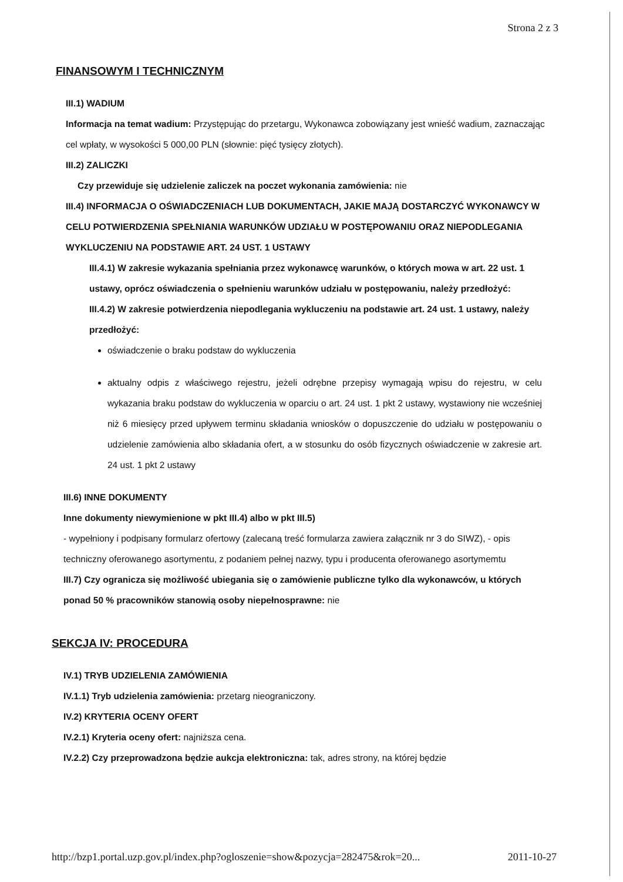Strona 2 z 3
FINANSOWYM I TECHNICZNYM
III.1) WADIUM
Informacja na temat wadium: Przystępując do przetargu, Wykonawca zobowiązany jest wnieść wadium, zaznaczając cel wpłaty, w wysokości 5 000,00 PLN (słownie: pięć tysięcy złotych).
III.2) ZALICZKI
Czy przewiduje się udzielenie zaliczek na poczet wykonania zamówienia: nie
III.4) INFORMACJA O OŚWIADCZENIACH LUB DOKUMENTACH, JAKIE MAJĄ DOSTARCZYĆ WYKONAWCY W CELU POTWIERDZENIA SPEŁNIANIA WARUNKÓW UDZIAŁU W POSTĘPOWANIU ORAZ NIEPODLEGANIA WYKLUCZENIU NA PODSTAWIE ART. 24 UST. 1 USTAWY
III.4.1) W zakresie wykazania spełniania przez wykonawcę warunków, o których mowa w art. 22 ust. 1 ustawy, oprócz oświadczenia o spełnieniu warunków udziału w postępowaniu, należy przedłożyć:
III.4.2) W zakresie potwierdzenia niepodlegania wykluczeniu na podstawie art. 24 ust. 1 ustawy, należy przedłożyć:
oświadczenie o braku podstaw do wykluczenia
aktualny odpis z właściwego rejestru, jeżeli odrębne przepisy wymagają wpisu do rejestru, w celu wykazania braku podstaw do wykluczenia w oparciu o art. 24 ust. 1 pkt 2 ustawy, wystawiony nie wcześniej niż 6 miesięcy przed upływem terminu składania wniosków o dopuszczenie do udziału w postępowaniu o udzielenie zamówienia albo składania ofert, a w stosunku do osób fizycznych oświadczenie w zakresie art. 24 ust. 1 pkt 2 ustawy
III.6) INNE DOKUMENTY
Inne dokumenty niewymienione w pkt III.4) albo w pkt III.5)
- wypełniony i podpisany formularz ofertowy (zalecaną treść formularza zawiera załącznik nr 3 do SIWZ), - opis techniczny oferowanego asortymentu, z podaniem pełnej nazwy, typu i producenta oferowanego asortymemtu
III.7) Czy ogranicza się możliwość ubiegania się o zamówienie publiczne tylko dla wykonawców, u których ponad 50 % pracowników stanowią osoby niepełnosprawne: nie
SEKCJA IV: PROCEDURA
IV.1) TRYB UDZIELENIA ZAMÓWIENIA
IV.1.1) Tryb udzielenia zamówienia: przetarg nieograniczony.
IV.2) KRYTERIA OCENY OFERT
IV.2.1) Kryteria oceny ofert: najniższa cena.
IV.2.2) Czy przeprowadzona będzie aukcja elektroniczna: tak, adres strony, na której będzie
http://bzp1.portal.uzp.gov.pl/index.php?ogloszenie=show&pozycja=282475&rok=20... 2011-10-27